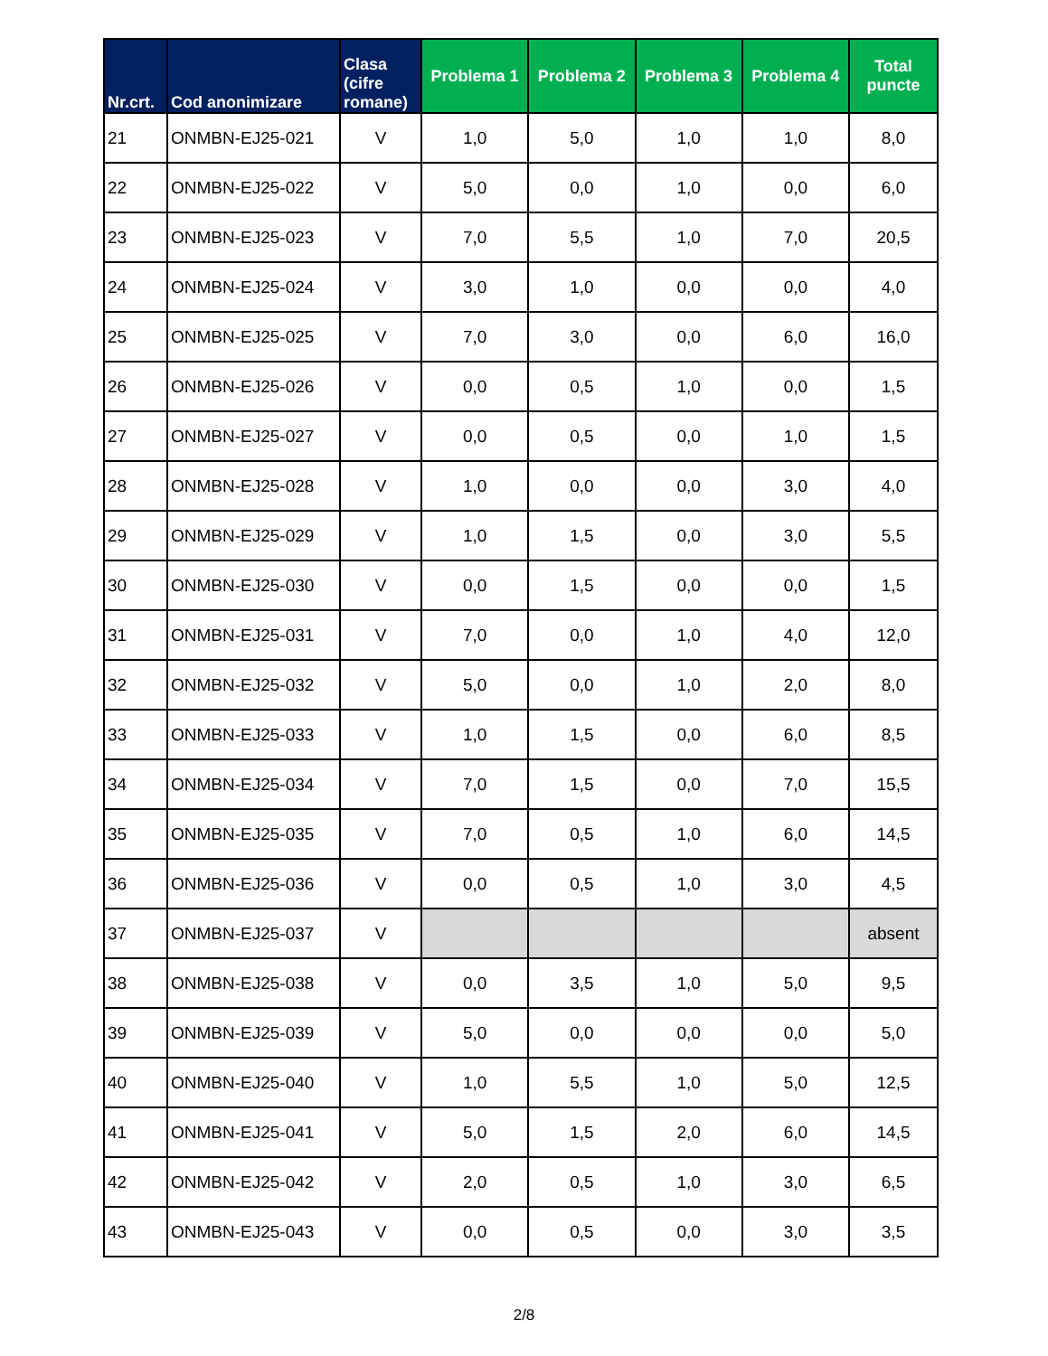| Nr.crt. | Cod anonimizare | Clasa (cifre romane) | Problema 1 | Problema 2 | Problema 3 | Problema 4 | Total puncte |
| --- | --- | --- | --- | --- | --- | --- | --- |
| 21 | ONMBN-EJ25-021 | V | 1,0 | 5,0 | 1,0 | 1,0 | 8,0 |
| 22 | ONMBN-EJ25-022 | V | 5,0 | 0,0 | 1,0 | 0,0 | 6,0 |
| 23 | ONMBN-EJ25-023 | V | 7,0 | 5,5 | 1,0 | 7,0 | 20,5 |
| 24 | ONMBN-EJ25-024 | V | 3,0 | 1,0 | 0,0 | 0,0 | 4,0 |
| 25 | ONMBN-EJ25-025 | V | 7,0 | 3,0 | 0,0 | 6,0 | 16,0 |
| 26 | ONMBN-EJ25-026 | V | 0,0 | 0,5 | 1,0 | 0,0 | 1,5 |
| 27 | ONMBN-EJ25-027 | V | 0,0 | 0,5 | 0,0 | 1,0 | 1,5 |
| 28 | ONMBN-EJ25-028 | V | 1,0 | 0,0 | 0,0 | 3,0 | 4,0 |
| 29 | ONMBN-EJ25-029 | V | 1,0 | 1,5 | 0,0 | 3,0 | 5,5 |
| 30 | ONMBN-EJ25-030 | V | 0,0 | 1,5 | 0,0 | 0,0 | 1,5 |
| 31 | ONMBN-EJ25-031 | V | 7,0 | 0,0 | 1,0 | 4,0 | 12,0 |
| 32 | ONMBN-EJ25-032 | V | 5,0 | 0,0 | 1,0 | 2,0 | 8,0 |
| 33 | ONMBN-EJ25-033 | V | 1,0 | 1,5 | 0,0 | 6,0 | 8,5 |
| 34 | ONMBN-EJ25-034 | V | 7,0 | 1,5 | 0,0 | 7,0 | 15,5 |
| 35 | ONMBN-EJ25-035 | V | 7,0 | 0,5 | 1,0 | 6,0 | 14,5 |
| 36 | ONMBN-EJ25-036 | V | 0,0 | 0,5 | 1,0 | 3,0 | 4,5 |
| 37 | ONMBN-EJ25-037 | V | | | | | absent |
| 38 | ONMBN-EJ25-038 | V | 0,0 | 3,5 | 1,0 | 5,0 | 9,5 |
| 39 | ONMBN-EJ25-039 | V | 5,0 | 0,0 | 0,0 | 0,0 | 5,0 |
| 40 | ONMBN-EJ25-040 | V | 1,0 | 5,5 | 1,0 | 5,0 | 12,5 |
| 41 | ONMBN-EJ25-041 | V | 5,0 | 1,5 | 2,0 | 6,0 | 14,5 |
| 42 | ONMBN-EJ25-042 | V | 2,0 | 0,5 | 1,0 | 3,0 | 6,5 |
| 43 | ONMBN-EJ25-043 | V | 0,0 | 0,5 | 0,0 | 3,0 | 3,5 |
2/8